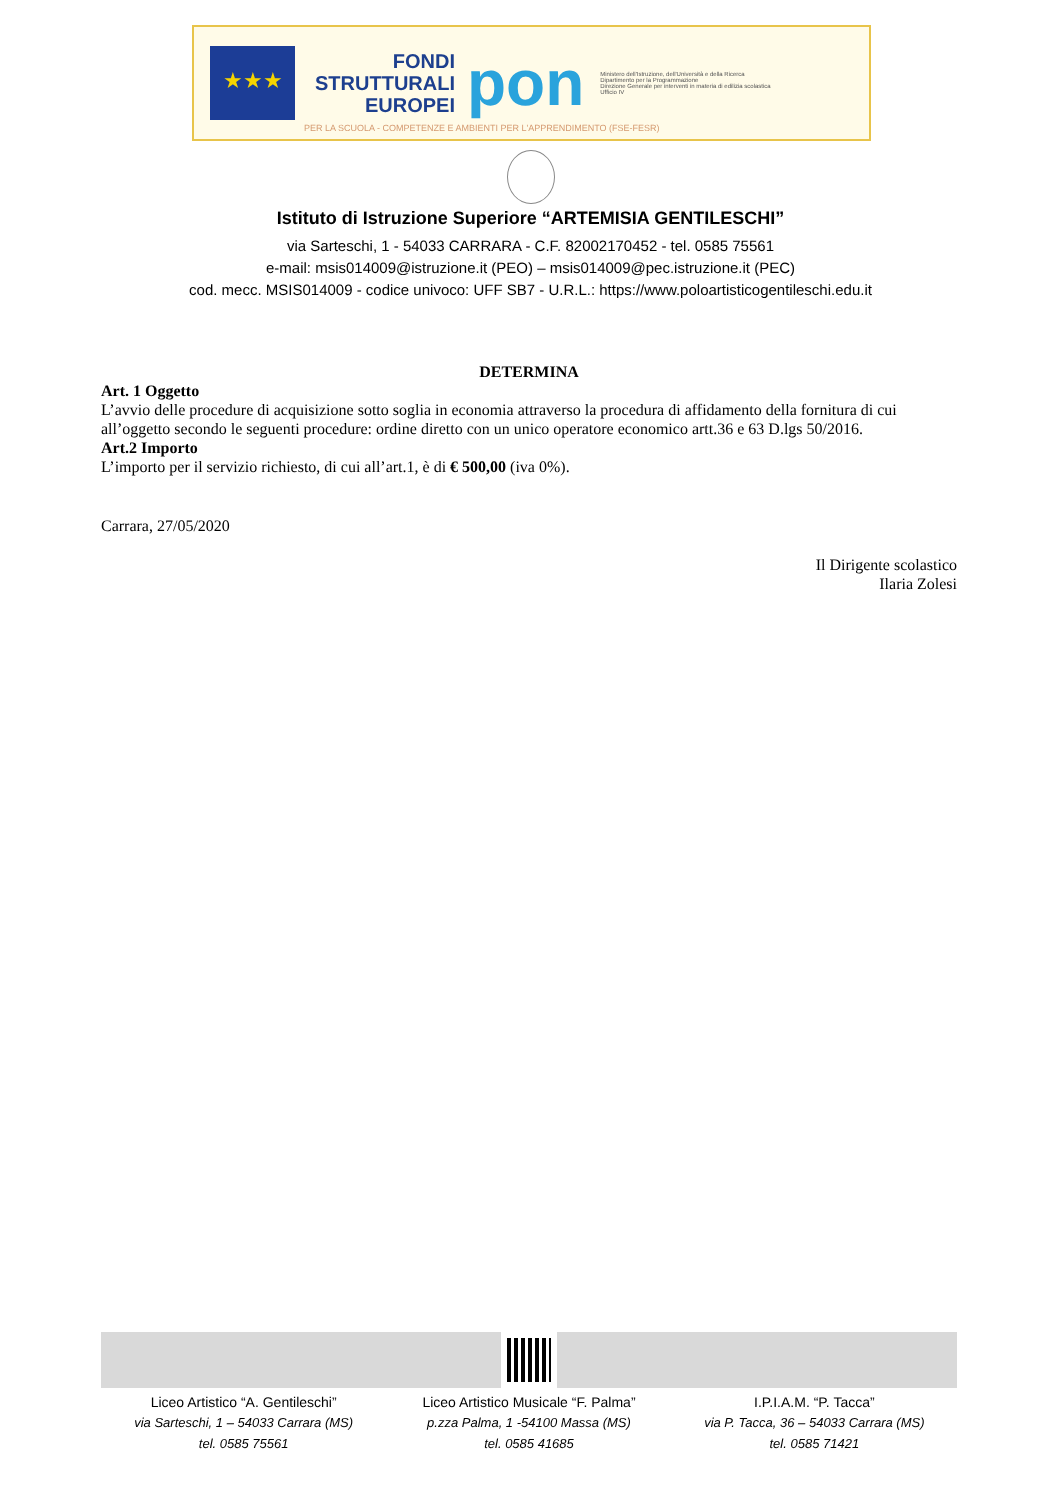★★★
FONDI
STRUTTURALI
EUROPEI
pon
Ministero dell'Istruzione, dell'Università e della Ricerca
Dipartimento per la Programmazione
Direzione Generale per interventi in materia di edilizia scolastica
Ufficio IV
PER LA SCUOLA - COMPETENZE E AMBIENTI PER L'APPRENDIMENTO (FSE-FESR)
Istituto di Istruzione Superiore “ARTEMISIA GENTILESCHI”
via Sarteschi, 1 - 54033 CARRARA - C.F. 82002170452 - tel. 0585 75561
e-mail: msis014009@istruzione.it (PEO) – msis014009@pec.istruzione.it (PEC)
cod. mecc. MSIS014009 - codice univoco: UFF SB7 - U.R.L.: https://www.poloartisticogentileschi.edu.it
DETERMINA
Art. 1 Oggetto
L’avvio delle procedure di acquisizione sotto soglia in economia attraverso la procedura di affidamento della fornitura di cui all’oggetto secondo le seguenti procedure: ordine diretto con un unico operatore economico artt.36 e 63 D.lgs 50/2016.
Art.2 Importo
L’importo per il servizio richiesto, di cui all’art.1, è di € 500,00 (iva 0%).
Carrara, 27/05/2020
Il Dirigente scolastico
Ilaria Zolesi
Liceo Artistico “A. Gentileschi”
via Sarteschi, 1 – 54033 Carrara (MS)
tel. 0585 75561
Liceo Artistico Musicale “F. Palma”
p.zza Palma, 1 -54100 Massa (MS)
tel. 0585 41685
I.P.I.A.M. “P. Tacca”
via P. Tacca, 36 – 54033 Carrara (MS)
tel. 0585 71421